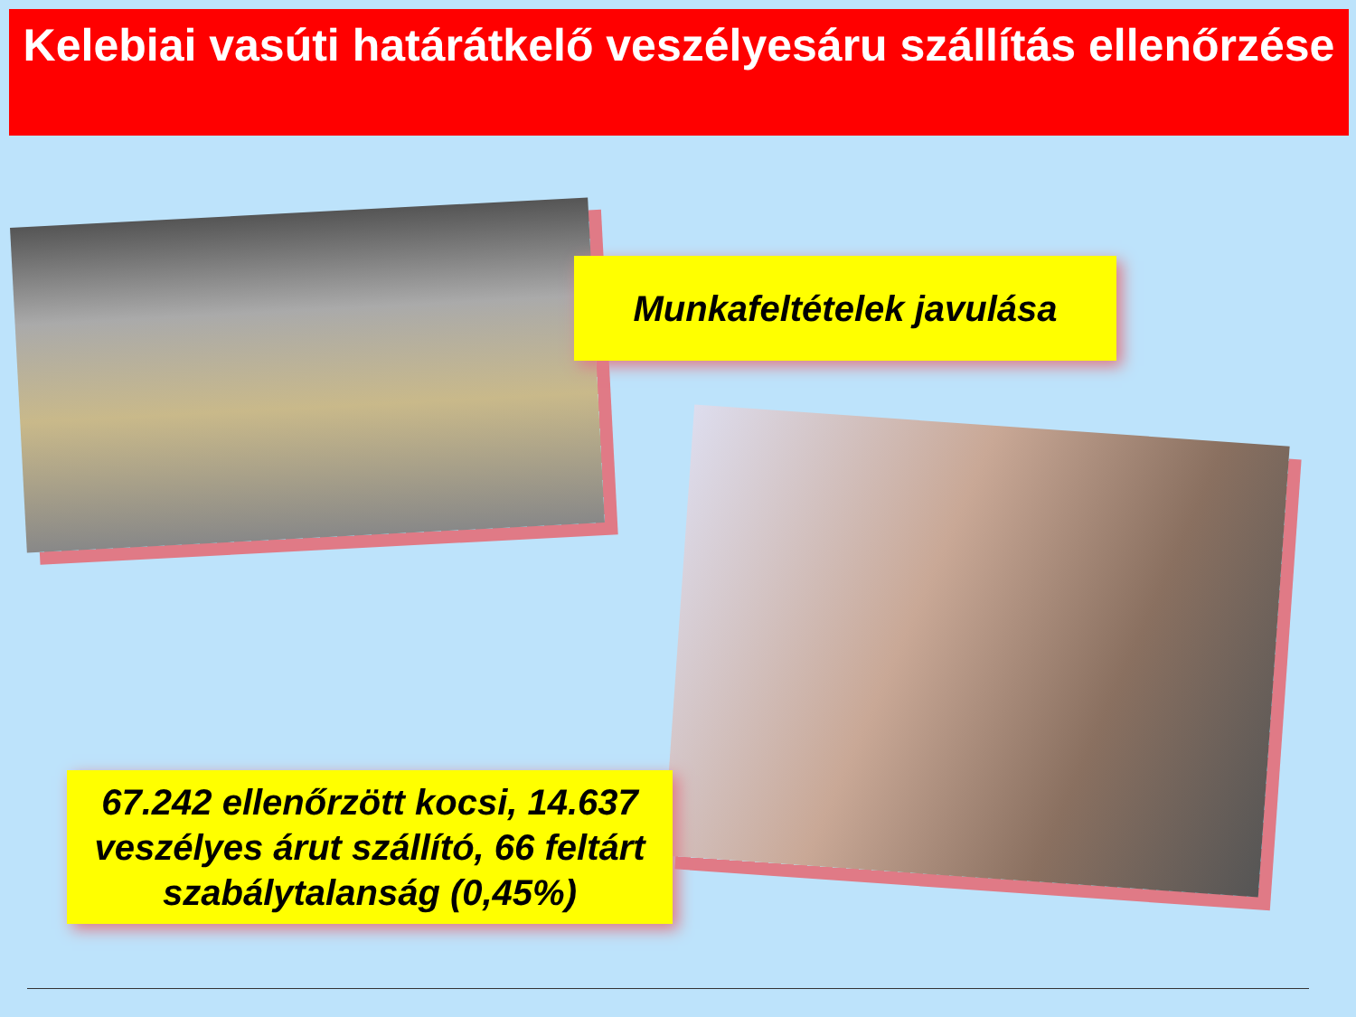Kelebiai vasúti határátkelő veszélyesáru szállítás ellenőrzése
Munkafeltételek javulása
67.242 ellenőrzött kocsi, 14.637 veszélyes árut szállító, 66 feltárt szabálytalanság (0,45%)